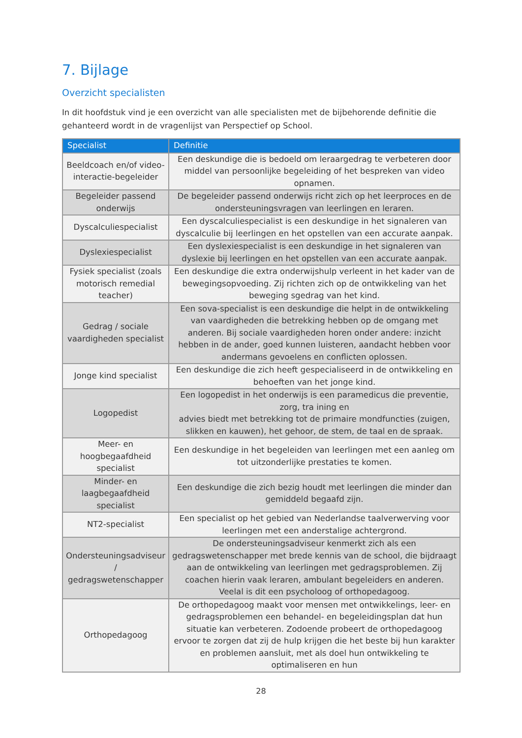7. Bijlage
Overzicht specialisten
In dit hoofdstuk vind je een overzicht van alle specialisten met de bijbehorende definitie die gehanteerd wordt in de vragenlijst van Perspectief op School.
| Specialist | Definitie |
| --- | --- |
| Beeldcoach en/of video-interactie-begeleider | Een deskundige die is bedoeld om leraargedrag te verbeteren door middel van persoonlijke begeleiding of het bespreken van video opnamen. |
| Begeleider passend onderwijs | De begeleider passend onderwijs richt zich op het leerproces en de ondersteuningsvragen van leerlingen en leraren. |
| Dyscalculiespecialist | Een dyscalculiespecialist is een deskundige in het signaleren van dyscalculie bij leerlingen en het opstellen van een accurate aanpak. |
| Dyslexiespecialist | Een dyslexiespecialist is een deskundige in het signaleren van dyslexie bij leerlingen en het opstellen van een accurate aanpak. |
| Fysiek specialist (zoals motorisch remedial teacher) | Een deskundige die extra onderwijshulp verleent in het kader van de bewegingsopvoeding. Zij richten zich op de ontwikkeling van het beweging sgedrag van het kind. |
| Gedrag / sociale vaardigheden specialist | Een sova-specialist is een deskundige die helpt in de ontwikkeling van vaardigheden die betrekking hebben op de omgang met anderen. Bij sociale vaardigheden horen onder andere: inzicht hebben in de ander, goed kunnen luisteren, aandacht hebben voor andermans gevoelens en conflicten oplossen. |
| Jonge kind specialist | Een deskundige die zich heeft gespecialiseerd in de ontwikkeling en behoeften van het jonge kind. |
| Logopedist | Een logopedist in het onderwijs is een paramedicus die preventie, zorg, tra ining en advies biedt met betrekking tot de primaire mondfuncties (zuigen, slikken en kauwen), het gehoor, de stem, de taal en de spraak. |
| Meer- en hoogbegaafdheid specialist | Een deskundige in het begeleiden van leerlingen met een aanleg om tot uitzonderlijke prestaties te komen. |
| Minder- en laagbegaafdheid specialist | Een deskundige die zich bezig houdt met leerlingen die minder dan gemiddeld begaafd zijn. |
| NT2-specialist | Een specialist op het gebied van Nederlandse taalverwerving voor leerlingen met een anderstalige achtergrond. |
| Ondersteuningsadviseur / gedragswetenschapper | De ondersteuningsadviseur kenmerkt zich als een gedragswetenschapper met brede kennis van de school, die bijdraagt aan de ontwikkeling van leerlingen met gedragsproblemen. Zij coachen hierin vaak leraren, ambulant begeleiders en anderen. Veelal is dit een psycholoog of orthopedagoog. |
| Orthopedagoog | De orthopedagoog maakt voor mensen met ontwikkelings, leer- en gedragsproblemen een behandel- en begeleidingsplan dat hun situatie kan verbeteren. Zodoende probeert de orthopedagoog ervoor te zorgen dat zij de hulp krijgen die het beste bij hun karakter en problemen aansluit, met als doel hun ontwikkeling te optimaliseren en hun |
28